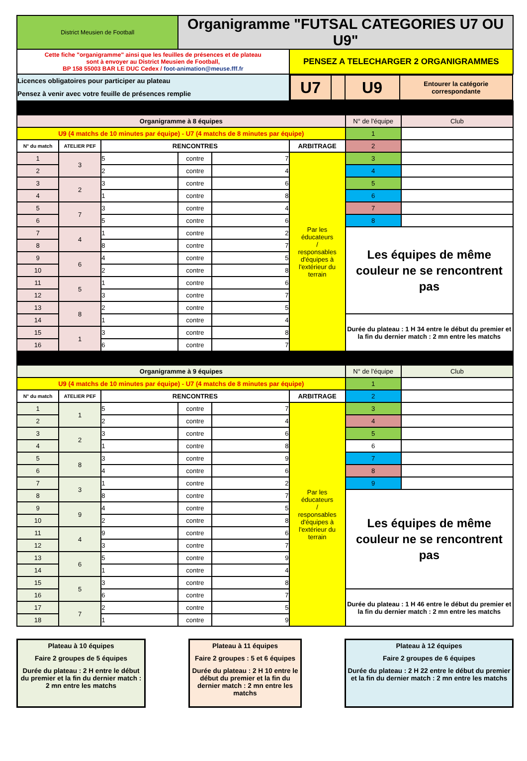| District Meusien de Football | | | Organigramme "FUTSAL CATEGORIES U7 OU U9" | | | | |
| Cette fiche "organigramme" ainsi que les feuilles de présences et de plateau sont à envoyer au District Meusien de Football, BP 158 55003 BAR LE DUC Cedex / foot-animation@meuse.fff.fr | | | | | PENSEZ A TELECHARGER 2 ORGANIGRAMMES | | |
| Licences obligatoires pour participer au plateau Pensez à venir avec votre feuille de présences remplie | | | | | / U7 / / U9 / Entourer la catégorie correspondante / | | |
| Organigramme à 8 équipes | | | | | | N° de l'équipe | Club |
| U9 (4 matchs de 10 minutes par équipe) - U7 (4 matchs de 8 minutes par équipe) | | | | | | 1 | |
| N° du match | ATELIER PEF | RENCONTRES | | | ARBITRAGE | 2 | |
| 1 | 3 | 5 | contre | 7 | Par les éducateurs / responsables d'équipes à l'extérieur du terrain | 3 | |
| 2 | | 2 | contre | 4 | | 4 | |
| 3 | 2 | 3 | contre | 6 | | 5 | |
| 4 | | 1 | contre | 8 | | 6 | |
| 5 | 7 | 3 | contre | 4 | | 7 | |
| 6 | | 5 | contre | 6 | | 8 | |
| 7 | 4 | 1 | contre | 2 | | Les équipes de même couleur ne se rencontrent pas | |
| 8 | | 8 | contre | 7 | | | |
| 9 | 6 | 4 | contre | 5 | | | |
| 10 | | 2 | contre | 8 | | | |
| 11 | 5 | 1 | contre | 6 | | | |
| 12 | | 3 | contre | 7 | | | |
| 13 | 8 | 2 | contre | 5 | | | |
| 14 | | 1 | contre | 4 | | Durée du plateau : 1 H 34 entre le début du premier et la fin du dernier match : 2 mn entre les matchs | |
| 15 | 1 | 3 | contre | 8 | | | |
| 16 | | 6 | contre | 7 | | | |
| Organigramme à 9 équipes | | | | | | N° de l'équipe | Club |
| U9 (4 matchs de 10 minutes par équipe) - U7 (4 matchs de 8 minutes par équipe) | | | | | | 1 | |
| N° du match | ATELIER PEF | RENCONTRES | | | ARBITRAGE | 2 | |
| 1 | 1 | 5 | contre | 7 | Par les éducateurs / responsables d'équipes à l'extérieur du terrain | 3 | |
| 2 | | 2 | contre | 4 | | 4 | |
| 3 | 2 | 3 | contre | 6 | | 5 | |
| 4 | | 1 | contre | 8 | | 6 | |
| 5 | 8 | 3 | contre | 9 | | 7 | |
| 6 | | 4 | contre | 6 | | 8 | |
| 7 | 3 | 1 | contre | 2 | | 9 | |
| 8 | | 8 | contre | 7 | | Les équipes de même couleur ne se rencontrent pas | |
| 9 | 9 | 4 | contre | 5 | | | |
| 10 | | 2 | contre | 8 | | | |
| 11 | 4 | 9 | contre | 6 | | | |
| 12 | | 3 | contre | 7 | | | |
| 13 | 6 | 5 | contre | 9 | | | |
| 14 | | 1 | contre | 4 | | | |
| 15 | 5 | 3 | contre | 8 | | | |
| 16 | | 6 | contre | 7 | | Durée du plateau : 1 H 46 entre le début du premier et la fin du dernier match : 2 mn entre les matchs | |
| 17 | 7 | 2 | contre | 5 | | | |
| 18 | | 1 | contre | 9 | | | |
Plateau à 10 équipes
Faire 2 groupes de 5 équipes
Durée du plateau : 2 H entre le début du premier et la fin du dernier match : 2 mn entre les matchs
Plateau à 11 équipes
Faire 2 groupes : 5 et 6 équipes
Durée du plateau : 2 H 10 entre le début du premier et la fin du dernier match : 2 mn entre les matchs
Plateau à 12 équipes
Faire 2 groupes de 6 équipes
Durée du plateau : 2 H 22 entre le début du premier et la fin du dernier match : 2 mn entre les matchs